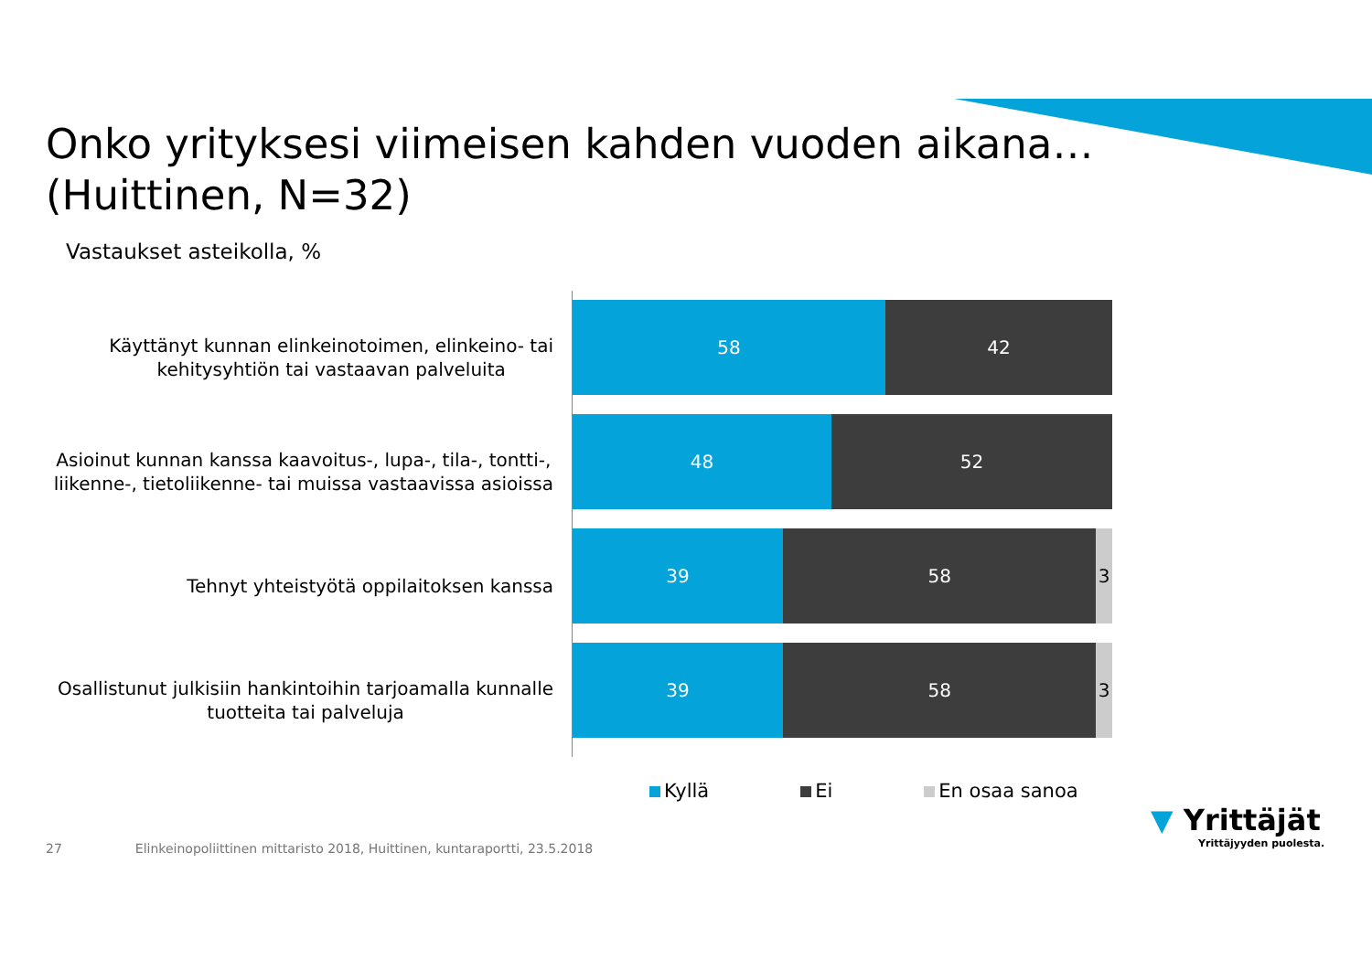Onko yrityksesi viimeisen kahden vuoden aikana…
(Huittinen, N=32)
Vastaukset asteikolla, %
Käyttänyt kunnan elinkeinotoimen, elinkeino- tai
kehitysyhtiön tai vastaavan palveluita
Asioinut kunnan kanssa kaavoitus-, lupa-, tila-, tontti-,
liikenne-, tietoliikenne- tai muissa vastaavissa asioissa
Tehnyt yhteistyötä oppilaitoksen kanssa
Osallistunut julkisiin hankintoihin tarjoamalla kunnalle
tuotteita tai palveluja
58 42
48 52
39 58 3
39 58 3
Kyllä Ei En osaa sanoa
27 Elinkeinopoliittinen mittaristo 2018, Huittinen, kuntaraportti, 23.5.2018
▼ Yrittäjät
Yrittäjyyden puolesta.